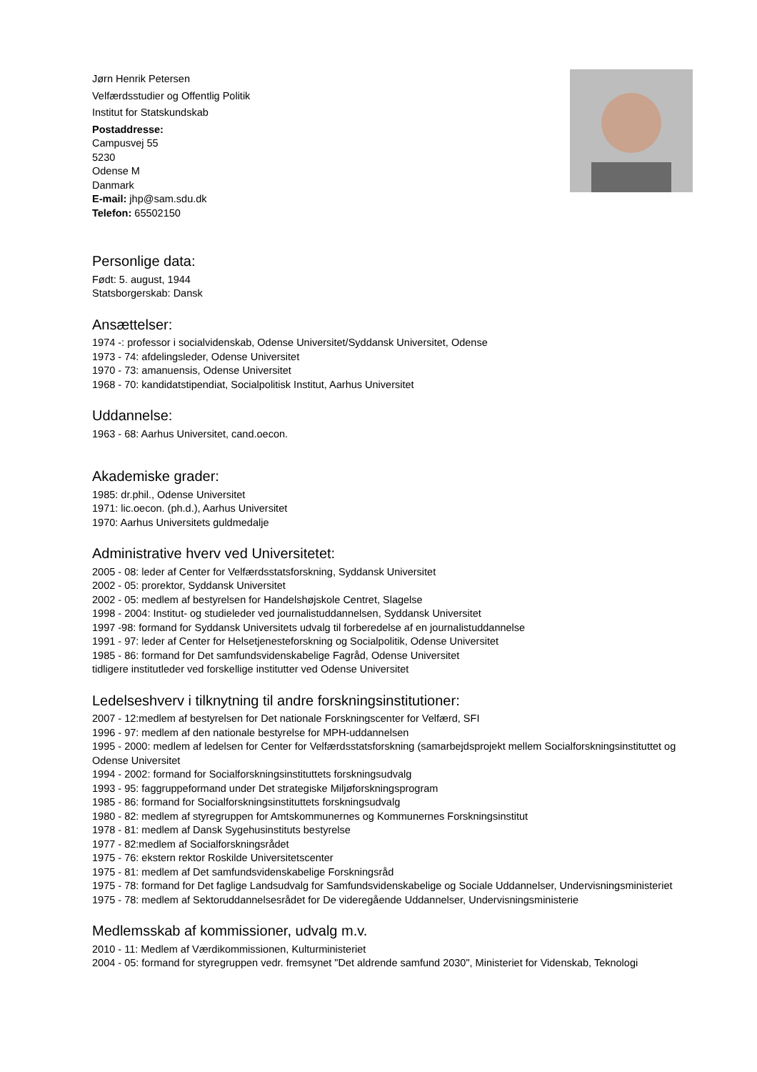Jørn Henrik Petersen
Velfærdsstudier og Offentlig Politik
Institut for Statskundskab
Postaddresse:
Campusvej 55
5230
Odense M
Danmark
E-mail: jhp@sam.sdu.dk
Telefon: 65502150
Personlige data:
Født: 5. august, 1944
Statsborgerskab: Dansk
Ansættelser:
1974 -: professor i socialvidenskab, Odense Universitet/Syddansk Universitet, Odense
1973 - 74: afdelingsleder, Odense Universitet
1970 - 73: amanuensis, Odense Universitet
1968 - 70: kandidatstipendiat, Socialpolitisk Institut, Aarhus Universitet
Uddannelse:
1963 - 68: Aarhus Universitet, cand.oecon.
Akademiske grader:
1985: dr.phil., Odense Universitet
1971: lic.oecon. (ph.d.), Aarhus Universitet
1970: Aarhus Universitets guldmedalje
Administrative hverv ved Universitetet:
2005 - 08: leder af Center for Velfærdsstatsforskning, Syddansk Universitet
2002 - 05: prorektor, Syddansk Universitet
2002 - 05: medlem af bestyrelsen for Handelshøjskole Centret, Slagelse
1998 - 2004: Institut- og studieleder ved journalistuddannelsen, Syddansk Universitet
1997 -98: formand for Syddansk Universitets udvalg til forberedelse af en journalistuddannelse
1991 - 97: leder af Center for Helsetjenesteforskning og Socialpolitik, Odense Universitet
1985 - 86: formand for Det samfundsvidenskabelige Fagråd, Odense Universitet
tidligere institutleder ved forskellige institutter ved Odense Universitet
Ledelseshverv i tilknytning til andre forskningsinstitutioner:
2007 - 12:medlem af bestyrelsen for Det nationale Forskningscenter for Velfærd, SFI
1996 - 97: medlem af den nationale bestyrelse for MPH-uddannelsen
1995 - 2000: medlem af ledelsen for Center for Velfærdsstatsforskning (samarbejdsprojekt mellem Socialforskningsinstituttet og Odense Universitet
1994 - 2002: formand for Socialforskningsinstituttets forskningsudvalg
1993 - 95: faggruppeformand under Det strategiske Miljøforskningsprogram
1985 - 86: formand for Socialforskningsinstituttets forskningsudvalg
1980 - 82: medlem af styregruppen for Amtskommunernes og Kommunernes Forskningsinstitut
1978 - 81: medlem af Dansk Sygehusinstituts bestyrelse
1977 - 82:medlem af Socialforskningsrådet
1975 - 76: ekstern rektor Roskilde Universitetscenter
1975 - 81: medlem af Det samfundsvidenskabelige Forskningsråd
1975 - 78: formand for Det faglige Landsudvalg for Samfundsvidenskabelige og Sociale Uddannelser, Undervisningsministeriet
1975 - 78: medlem af Sektoruddannelsesrådet for De videregående Uddannelser, Undervisningsministerie
Medlemsskab af kommissioner, udvalg m.v.
2010 - 11: Medlem af Værdikommissionen, Kulturministeriet
2004 - 05: formand for styregruppen vedr. fremsynet "Det aldrende samfund 2030", Ministeriet for Videnskab, Teknologi